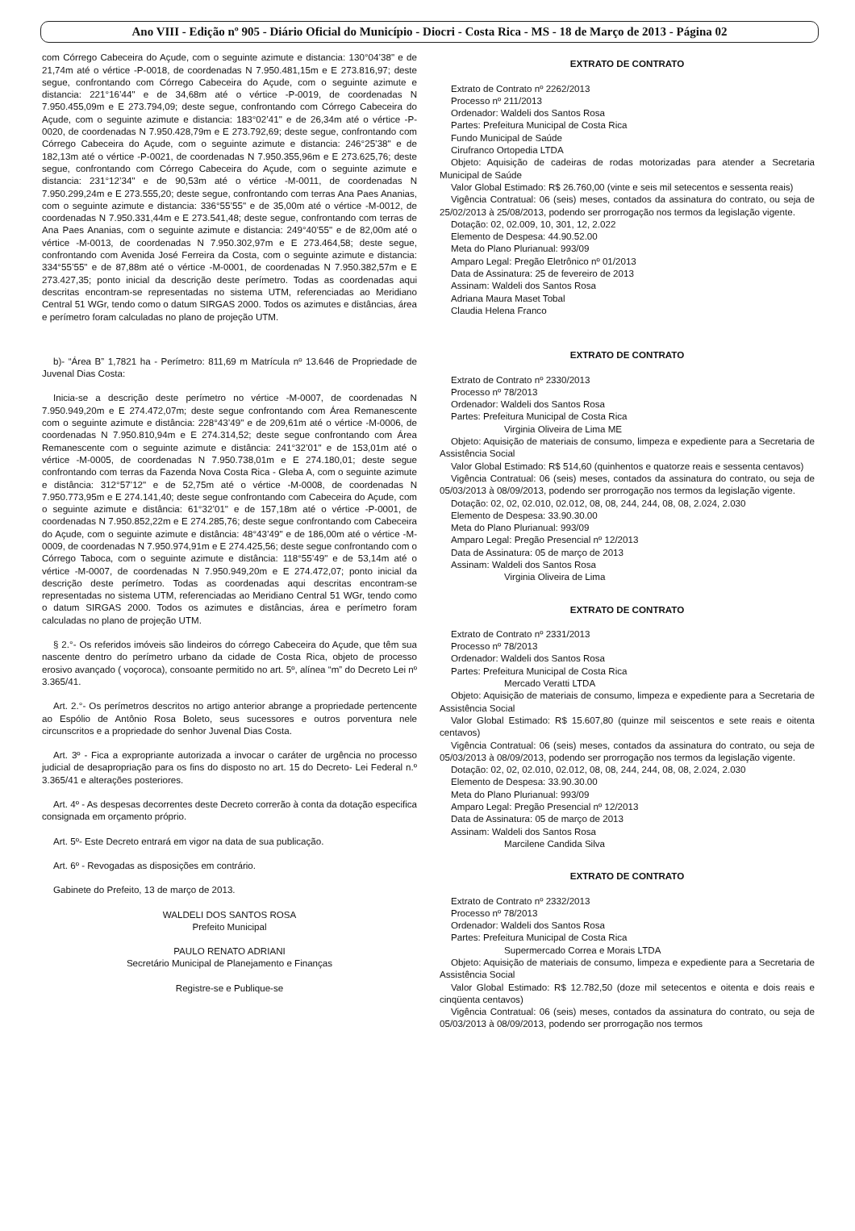Ano VIII - Edição nº 905 - Diário Oficial do Município - Diocri - Costa Rica - MS - 18 de Março de 2013 - Página 02
com Córrego Cabeceira do Açude, com o seguinte azimute e distancia: 130°04’38" e de 21,74m até o vértice -P-0018, de coordenadas N 7.950.481,15m e E 273.816,97; deste segue, confrontando com Córrego Cabeceira do Açude, com o seguinte azimute e distancia: 221°16’44" e de 34,68m até o vértice -P-0019, de coordenadas N 7.950.455,09m e E 273.794,09; deste segue, confrontando com Córrego Cabeceira do Açude, com o seguinte azimute e distancia: 183°02’41" e de 26,34m até o vértice -P-0020, de coordenadas N 7.950.428,79m e E 273.792,69; deste segue, confrontando com Córrego Cabeceira do Açude, com o seguinte azimute e distancia: 246°25’38" e de 182,13m até o vértice -P-0021, de coordenadas N 7.950.355,96m e E 273.625,76; deste segue, confrontando com Córrego Cabeceira do Açude, com o seguinte azimute e distancia: 231°12’34" e de 90,53m até o vértice -M-0011, de coordenadas N 7.950.299,24m e E 273.555,20; deste segue, confrontando com terras Ana Paes Ananias, com o seguinte azimute e distancia: 336°55’55" e de 35,00m até o vértice -M-0012, de coordenadas N 7.950.331,44m e E 273.541,48; deste segue, confrontando com terras de Ana Paes Ananias, com o seguinte azimute e distancia: 249°40’55" e de 82,00m até o vértice -M-0013, de coordenadas N 7.950.302,97m e E 273.464,58; deste segue, confrontando com Avenida José Ferreira da Costa, com o seguinte azimute e distancia: 334°55’55" e de 87,88m até o vértice -M-0001, de coordenadas N 7.950.382,57m e E 273.427,35; ponto inicial da descrição deste perímetro. Todas as coordenadas aqui descritas encontram-se representadas no sistema UTM, referenciadas ao Meridiano Central 51 WGr, tendo como o datum SIRGAS 2000. Todos os azimutes e distâncias, área e perímetro foram calculadas no plano de projeção UTM.
b)- “Área B” 1,7821 ha - Perímetro: 811,69 m Matrícula nº 13.646 de Propriedade de Juvenal Dias Costa:
Inicia-se a descrição deste perímetro no vértice -M-0007, de coordenadas N 7.950.949,20m e E 274.472,07m; deste segue confrontando com Área Remanescente com o seguinte azimute e distância: 228°43’49" e de 209,61m até o vértice -M-0006, de coordenadas N 7.950.810,94m e E 274.314,52; deste segue confrontando com Área Remanescente com o seguinte azimute e distância: 241°32’01" e de 153,01m até o vértice -M-0005, de coordenadas N 7.950.738,01m e E 274.180,01; deste segue confrontando com terras da Fazenda Nova Costa Rica - Gleba A, com o seguinte azimute e distância: 312°57’12" e de 52,75m até o vértice -M-0008, de coordenadas N 7.950.773,95m e E 274.141,40; deste segue confrontando com Cabeceira do Açude, com o seguinte azimute e distância: 61°32’01" e de 157,18m até o vértice -P-0001, de coordenadas N 7.950.852,22m e E 274.285,76; deste segue confrontando com Cabeceira do Açude, com o seguinte azimute e distância: 48°43’49" e de 186,00m até o vértice -M-0009, de coordenadas N 7.950.974,91m e E 274.425,56; deste segue confrontando com o Córrego Taboca, com o seguinte azimute e distância: 118°55’49" e de 53,14m até o vértice -M-0007, de coordenadas N 7.950.949,20m e E 274.472,07; ponto inicial da descrição deste perímetro. Todas as coordenadas aqui descritas encontram-se representadas no sistema UTM, referenciadas ao Meridiano Central 51 WGr, tendo como o datum SIRGAS 2000. Todos os azimutes e distâncias, área e perímetro foram calculadas no plano de projeção UTM.
§ 2.°- Os referidos imóveis são lindeiros do córrego Cabeceira do Açude, que têm sua nascente dentro do perímetro urbano da cidade de Costa Rica, objeto de processo erosivo avançado ( voçoroca), consoante permitido no art. 5º, alínea “m” do Decreto Lei nº 3.365/41.
Art. 2.°- Os perímetros descritos no artigo anterior abrange a propriedade pertencente ao Espólio de Antônio Rosa Boleto, seus sucessores e outros porventura nele circunscritos e a propriedade do senhor Juvenal Dias Costa.
Art. 3º - Fica a expropriante autorizada a invocar o caráter de urgência no processo judicial de desapropriação para os fins do disposto no art. 15 do Decreto- Lei Federal n.º 3.365/41 e alterações posteriores.
Art. 4º - As despesas decorrentes deste Decreto correrão à conta da dotação especifica consignada em orçamento próprio.
Art. 5º- Este Decreto entrará em vigor na data de sua publicação.
Art. 6º - Revogadas as disposições em contrário.
Gabinete do Prefeito, 13 de março de 2013.
WALDELI DOS SANTOS ROSA
Prefeito Municipal
PAULO RENATO ADRIANI
Secretário Municipal de Planejamento e Finanças
Registre-se e Publique-se
EXTRATO DE CONTRATO
Extrato de Contrato nº 2262/2013
Processo nº 211/2013
Ordenador: Waldeli dos Santos Rosa
Partes: Prefeitura Municipal de Costa Rica
Fundo Municipal de Saúde
Cirufranco Ortopedia LTDA
Objeto: Aquisição de cadeiras de rodas motorizadas para atender a Secretaria Municipal de Saúde
Valor Global Estimado: R$ 26.760,00 (vinte e seis mil setecentos e sessenta reais)
Vigência Contratual: 06 (seis) meses, contados da assinatura do contrato, ou seja de 25/02/2013 à 25/08/2013, podendo ser prorrogação nos termos da legislação vigente.
Dotação: 02, 02.009, 10, 301, 12, 2.022
Elemento de Despesa: 44.90.52.00
Meta do Plano Plurianual: 993/09
Amparo Legal: Pregão Eletrônico nº 01/2013
Data de Assinatura: 25 de fevereiro de 2013
Assinam: Waldeli dos Santos Rosa
Adriana Maura Maset Tobal
Claudia Helena Franco
EXTRATO DE CONTRATO
Extrato de Contrato nº 2330/2013
Processo nº 78/2013
Ordenador: Waldeli dos Santos Rosa
Partes: Prefeitura Municipal de Costa Rica
Virginia Oliveira de Lima ME
Objeto: Aquisição de materiais de consumo, limpeza e expediente para a Secretaria de Assistência Social
Valor Global Estimado: R$ 514,60 (quinhentos e quatorze reais e sessenta centavos)
Vigência Contratual: 06 (seis) meses, contados da assinatura do contrato, ou seja de 05/03/2013 à 08/09/2013, podendo ser prorrogação nos termos da legislação vigente.
Dotação: 02, 02, 02.010, 02.012, 08, 08, 244, 244, 08, 08, 2.024, 2.030
Elemento de Despesa: 33.90.30.00
Meta do Plano Plurianual: 993/09
Amparo Legal: Pregão Presencial nº 12/2013
Data de Assinatura: 05 de março de 2013
Assinam: Waldeli dos Santos Rosa
Virginia Oliveira de Lima
EXTRATO DE CONTRATO
Extrato de Contrato nº 2331/2013
Processo nº 78/2013
Ordenador: Waldeli dos Santos Rosa
Partes: Prefeitura Municipal de Costa Rica
Mercado Veratti LTDA
Objeto: Aquisição de materiais de consumo, limpeza e expediente para a Secretaria de Assistência Social
Valor Global Estimado: R$ 15.607,80 (quinze mil seiscentos e sete reais e oitenta centavos)
Vigência Contratual: 06 (seis) meses, contados da assinatura do contrato, ou seja de 05/03/2013 à 08/09/2013, podendo ser prorrogação nos termos da legislação vigente.
Dotação: 02, 02, 02.010, 02.012, 08, 08, 244, 244, 08, 08, 2.024, 2.030
Elemento de Despesa: 33.90.30.00
Meta do Plano Plurianual: 993/09
Amparo Legal: Pregão Presencial nº 12/2013
Data de Assinatura: 05 de março de 2013
Assinam: Waldeli dos Santos Rosa
Marcilene Candida Silva
EXTRATO DE CONTRATO
Extrato de Contrato nº 2332/2013
Processo nº 78/2013
Ordenador: Waldeli dos Santos Rosa
Partes: Prefeitura Municipal de Costa Rica
Supermercado Correa e Morais LTDA
Objeto: Aquisição de materiais de consumo, limpeza e expediente para a Secretaria de Assistência Social
Valor Global Estimado: R$ 12.782,50 (doze mil setecentos e oitenta e dois reais e cinqüenta centavos)
Vigência Contratual: 06 (seis) meses, contados da assinatura do contrato, ou seja de 05/03/2013 à 08/09/2013, podendo ser prorrogação nos termos